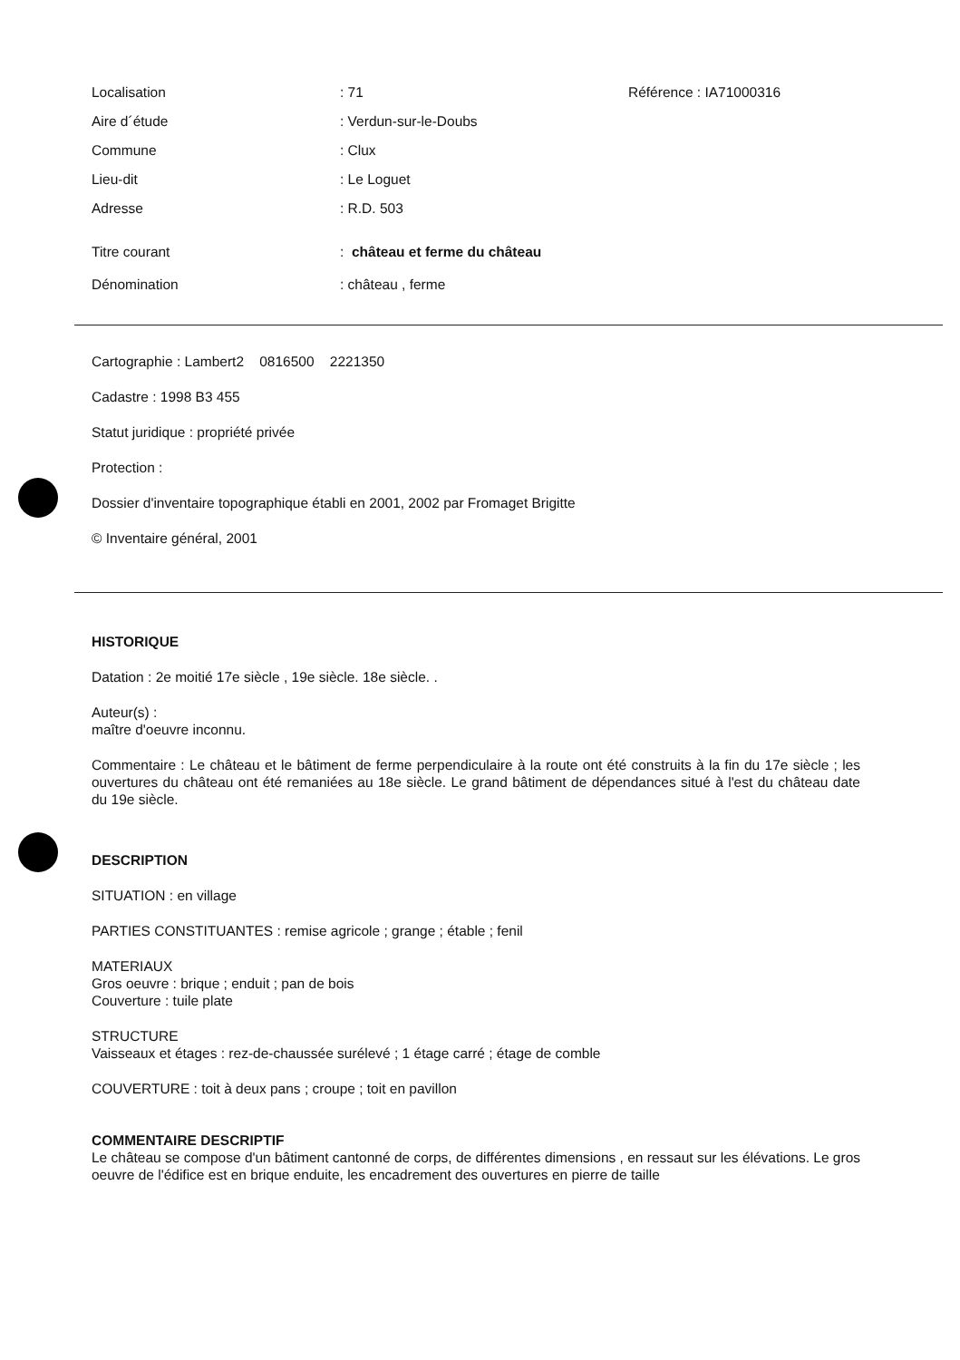Localisation: 71 Référence : IA71000316
Aire d´étude: Verdun-sur-le-Doubs
Commune: Clux
Lieu-dit: Le Loguet
Adresse: R.D. 503
Titre courant: château et ferme du château
Dénomination: château , ferme
Cartographie : Lambert2 0816500 2221350
Cadastre : 1998 B3 455
Statut juridique : propriété privée
Protection :
Dossier d'inventaire topographique établi en 2001, 2002 par Fromaget Brigitte
© Inventaire général, 2001
HISTORIQUE
Datation : 2e moitié 17e siècle , 19e siècle. 18e siècle. .
Auteur(s) :
maître d'oeuvre inconnu.
Commentaire : Le château et le bâtiment de ferme perpendiculaire à la route ont été construits à la fin du 17e siècle ; les ouvertures du château ont été remaniées au 18e siècle. Le grand bâtiment de dépendances situé à l'est du château date du 19e siècle.
DESCRIPTION
SITUATION : en village
PARTIES CONSTITUANTES : remise agricole ; grange ; étable ; fenil
MATERIAUX
Gros oeuvre : brique ; enduit ; pan de bois
Couverture : tuile plate
STRUCTURE
Vaisseaux et étages : rez-de-chaussée surélevé ; 1 étage carré ; étage de comble
COUVERTURE : toit à deux pans ; croupe ; toit en pavillon
COMMENTAIRE DESCRIPTIF
Le château se compose d'un bâtiment cantonné de corps, de différentes dimensions , en ressaut sur les élévations. Le gros oeuvre de l'édifice est en brique enduite, les encadrement des ouvertures en pierre de taille